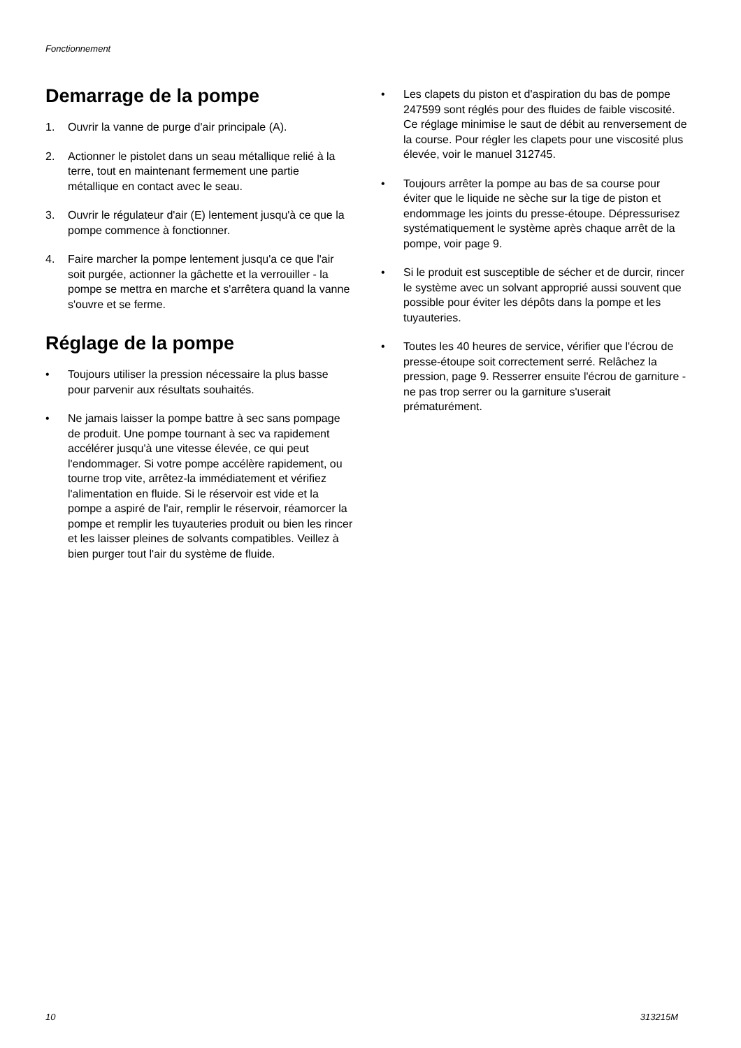Fonctionnement
Demarrage de la pompe
1. Ouvrir la vanne de purge d'air principale (A).
2. Actionner le pistolet dans un seau métallique relié à la terre, tout en maintenant fermement une partie métallique en contact avec le seau.
3. Ouvrir le régulateur d'air (E) lentement jusqu'à ce que la pompe commence à fonctionner.
4. Faire marcher la pompe lentement jusqu'a ce que l'air soit purgée, actionner la gâchette et la verrouiller - la pompe se mettra en marche et s'arrêtera quand la vanne s'ouvre et se ferme.
Réglage de la pompe
• Toujours utiliser la pression nécessaire la plus basse pour parvenir aux résultats souhaités.
• Ne jamais laisser la pompe battre à sec sans pompage de produit. Une pompe tournant à sec va rapidement accélérer jusqu'à une vitesse élevée, ce qui peut l'endommager. Si votre pompe accélère rapidement, ou tourne trop vite, arrêtez-la immédiatement et vérifiez l'alimentation en fluide. Si le réservoir est vide et la pompe a aspiré de l'air, remplir le réservoir, réamorcer la pompe et remplir les tuyauteries produit ou bien les rincer et les laisser pleines de solvants compatibles. Veillez à bien purger tout l'air du système de fluide.
• Les clapets du piston et d'aspiration du bas de pompe 247599 sont réglés pour des fluides de faible viscosité. Ce réglage minimise le saut de débit au renversement de la course. Pour régler les clapets pour une viscosité plus élevée, voir le manuel 312745.
• Toujours arrêter la pompe au bas de sa course pour éviter que le liquide ne sèche sur la tige de piston et endommage les joints du presse-étoupe. Dépressurisez systématiquement le système après chaque arrêt de la pompe, voir page 9.
• Si le produit est susceptible de sécher et de durcir, rincer le système avec un solvant approprié aussi souvent que possible pour éviter les dépôts dans la pompe et les tuyauteries.
• Toutes les 40 heures de service, vérifier que l'écrou de presse-étoupe soit correctement serré. Relâchez la pression, page 9. Resserrer ensuite l'écrou de garniture - ne pas trop serrer ou la garniture s'userait prématurément.
10 313215M